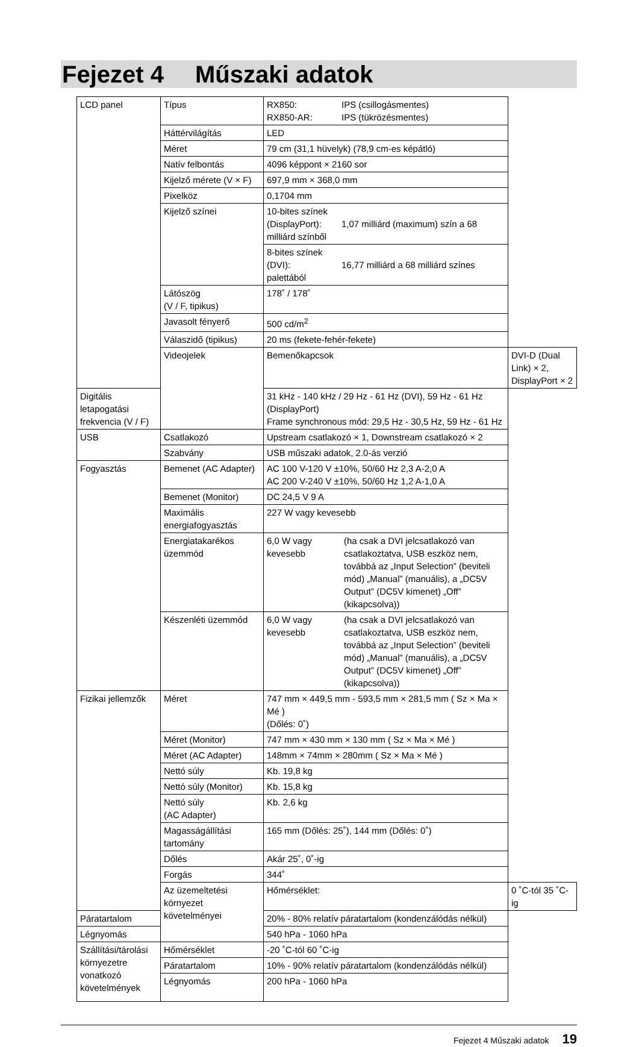Fejezet 4 Műszaki adatok
| LCD panel | Típus | RX850: IPS (csillogásmentes) RX850-AR: IPS (tükrözésmentes) | |
| | Háttérvilágítás | LED | |
| | Méret | 79 cm (31,1 hüvelyk) (78,9 cm-es képátló) | |
| | Natív felbontás | 4096 képpont × 2160 sor | |
| | Kijelző mérete (V × F) | 697,9 mm × 368,0 mm | |
| | Pixelköz | 0,1704 mm | |
| | Kijelző színei | 10-bites színek (DisplayPort): 1,07 milliárd (maximum) szín a 68 milliárd színből | |
| | | 8-bites színek (DVI): 16,77 milliárd a 68 milliárd színes palettából | |
| | Látószög (V / F, tipikus) | 178˚ / 178˚ | |
| | Javasolt fényerő | 500 cd/m<sup>2</sup> | |
| | Válaszidő (tipikus) | 20 ms (fekete-fehér-fekete) | |
| | Videojelek | Bemenőkapcsok | DVI-D (Dual Link) × 2, DisplayPort × 2 |
| Digitális letapogatási frekvencia (V / F) | | 31 kHz - 140 kHz / 29 Hz - 61 Hz (DVI), 59 Hz - 61 Hz (DisplayPort) Frame synchronous mód: 29,5 Hz - 30,5 Hz, 59 Hz - 61 Hz | |
| USB | Csatlakozó | Upstream csatlakozó × 1, Downstream csatlakozó × 2 | |
| | Szabvány | USB műszaki adatok, 2.0-ás verzió | |
| Fogyasztás | Bemenet (AC Adapter) | AC 100 V-120 V ±10%, 50/60 Hz 2,3 A-2,0 A AC 200 V-240 V ±10%, 50/60 Hz 1,2 A-1,0 A | |
| | Bemenet (Monitor) | DC 24,5 V 9 A | |
| | Maximális energiafogyasztás | 227 W vagy kevesebb | |
| | Energiatakarékos üzemmód | 6,0 W vagy kevesebb (ha csak a DVI jelcsatlakozó van csatlakoztatva, USB eszköz nem, továbbá az „Input Selection” (beviteli mód) „Manual” (manuális), a „DC5V Output” (DC5V kimenet) „Off” (kikapcsolva)) | |
| | Készenléti üzemmód | 6,0 W vagy kevesebb (ha csak a DVI jelcsatlakozó van csatlakoztatva, USB eszköz nem, továbbá az „Input Selection” (beviteli mód) „Manual” (manuális), a „DC5V Output” (DC5V kimenet) „Off” (kikapcsolva)) | |
| Fizikai jellemzők | Méret | 747 mm × 449,5 mm - 593,5 mm × 281,5 mm ( Sz × Ma × Mé ) (Dőlés: 0˚) | |
| | Méret (Monitor) | 747 mm × 430 mm × 130 mm ( Sz × Ma × Mé ) | |
| | Méret (AC Adapter) | 148mm × 74mm × 280mm ( Sz × Ma × Mé ) | |
| | Nettó súly | Kb. 19,8 kg | |
| | Nettó súly (Monitor) | Kb. 15,8 kg | |
| | Nettó súly (AC Adapter) | Kb. 2,6 kg | |
| | Magasságállítási tartomány | 165 mm (Dőlés: 25˚), 144 mm (Dőlés: 0˚) | |
| | Dőlés | Akár 25˚, 0˚-ig | |
| | Forgás | 344˚ | |
| | Az üzemeltetési környezet követelményei | Hőmérséklet: | 0 ˚C-tól 35 ˚C-ig |
| Páratartalom | | 20% - 80% relatív páratartalom (kondenzálódás nélkül) | |
| Légnyomás | | 540 hPa - 1060 hPa | |
| Szállítási/tárolási környezetre vonatkozó követelmények | Hőmérséklet | -20 ˚C-tól 60 ˚C-ig | |
| | Páratartalom | 10% - 90% relatív páratartalom (kondenzálódás nélkül) | |
| | Légnyomás | 200 hPa - 1060 hPa | |
Fejezet 4 Műszaki adatok 19